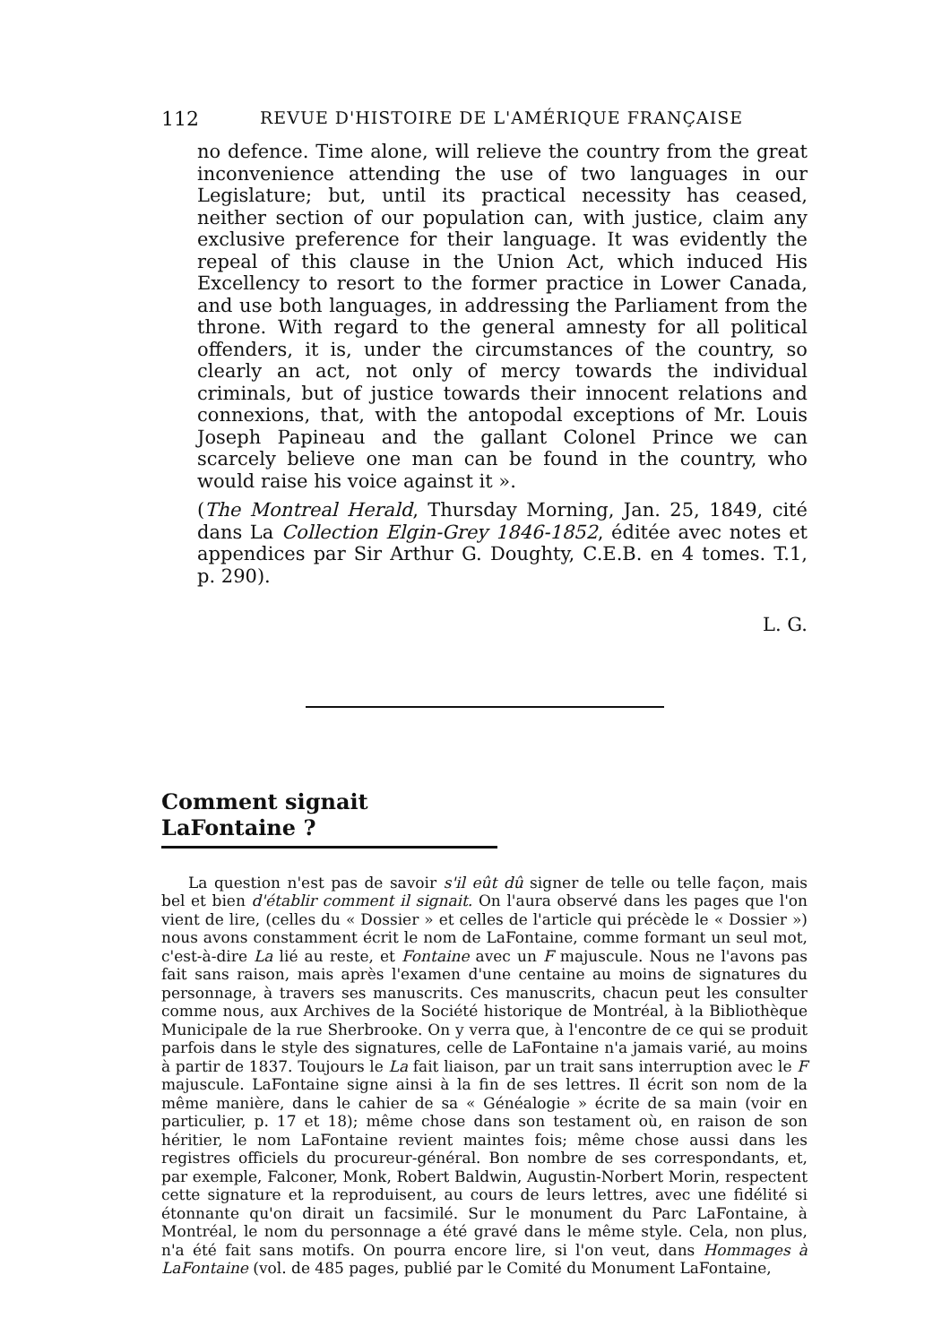112 REVUE D'HISTOIRE DE L'AMÉRIQUE FRANÇAISE
no defence. Time alone, will relieve the country from the great inconvenience attending the use of two languages in our Legislature; but, until its practical necessity has ceased, neither section of our population can, with justice, claim any exclusive preference for their language. It was evidently the repeal of this clause in the Union Act, which induced His Excellency to resort to the former practice in Lower Canada, and use both languages, in addressing the Parliament from the throne. With regard to the general amnesty for all political offenders, it is, under the circumstances of the country, so clearly an act, not only of mercy towards the individual criminals, but of justice towards their innocent relations and connexions, that, with the antopodal exceptions of Mr. Louis Joseph Papineau and the gallant Colonel Prince we can scarcely believe one man can be found in the country, who would raise his voice against it ».
(The Montreal Herald, Thursday Morning, Jan. 25, 1849, cité dans La Collection Elgin-Grey 1846-1852, éditée avec notes et appendices par Sir Arthur G. Doughty, C.E.B. en 4 tomes. T.1, p. 290).
L. G.
Comment signait LaFontaine ?
La question n'est pas de savoir s'il eût dû signer de telle ou telle façon, mais bel et bien d'établir comment il signait. On l'aura observé dans les pages que l'on vient de lire, (celles du « Dossier » et celles de l'article qui précède le « Dossier ») nous avons constamment écrit le nom de LaFontaine, comme formant un seul mot, c'est-à-dire La lié au reste, et Fontaine avec un F majuscule. Nous ne l'avons pas fait sans raison, mais après l'examen d'une centaine au moins de signatures du personnage, à travers ses manuscrits. Ces manuscrits, chacun peut les consulter comme nous, aux Archives de la Société historique de Montréal, à la Bibliothèque Municipale de la rue Sherbrooke. On y verra que, à l'encontre de ce qui se produit parfois dans le style des signatures, celle de LaFontaine n'a jamais varié, au moins à partir de 1837. Toujours le La fait liaison, par un trait sans interruption avec le F majuscule. LaFontaine signe ainsi à la fin de ses lettres. Il écrit son nom de la même manière, dans le cahier de sa « Généalogie » écrite de sa main (voir en particulier, p. 17 et 18); même chose dans son testament où, en raison de son héritier, le nom LaFontaine revient maintes fois; même chose aussi dans les registres officiels du procureur-général. Bon nombre de ses correspondants, et, par exemple, Falconer, Monk, Robert Baldwin, Augustin-Norbert Morin, respectent cette signature et la reproduisent, au cours de leurs lettres, avec une fidélité si étonnante qu'on dirait un facsimilé. Sur le monument du Parc LaFontaine, à Montréal, le nom du personnage a été gravé dans le même style. Cela, non plus, n'a été fait sans motifs. On pourra encore lire, si l'on veut, dans Hommages à LaFontaine (vol. de 485 pages, publié par le Comité du Monument LaFontaine,